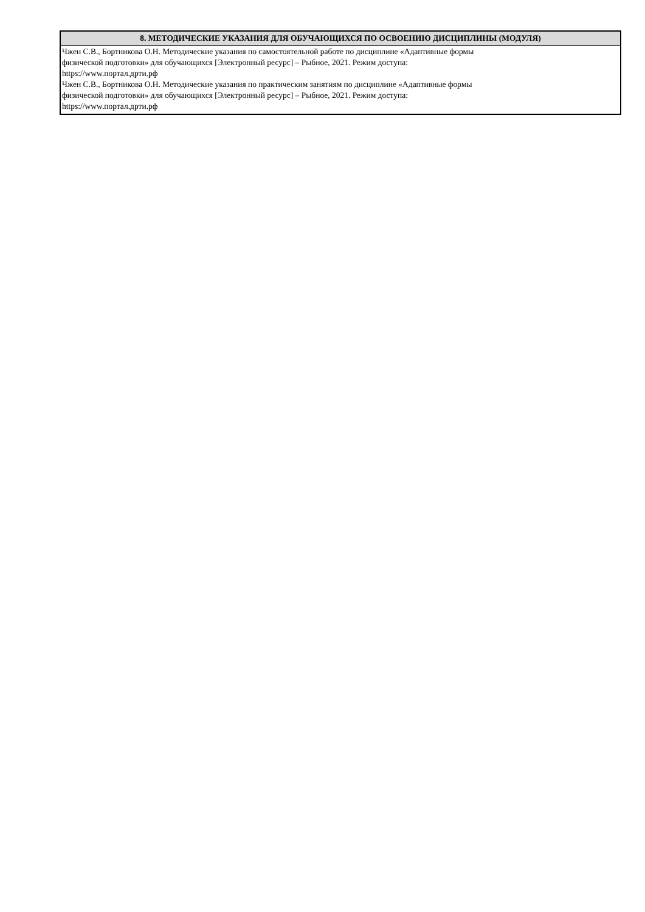| 8. МЕТОДИЧЕСКИЕ УКАЗАНИЯ ДЛЯ ОБУЧАЮЩИХСЯ ПО ОСВОЕНИЮ ДИСЦИПЛИНЫ (МОДУЛЯ) |
| --- |
| Чжен С.В., Бортникова О.Н. Методические указания по самостоятельной работе по дисциплине «Адаптивные формы физической подготовки» для обучающихся [Электронный ресурс] – Рыбное, 2021. Режим доступа: https://www.портал.дрти.рф Чжен С.В., Бортникова О.Н. Методические указания по практическим занятиям по дисциплине «Адаптивные формы физической подготовки» для обучающихся [Электронный ресурс] – Рыбное, 2021. Режим доступа: https://www.портал.дрти.рф |